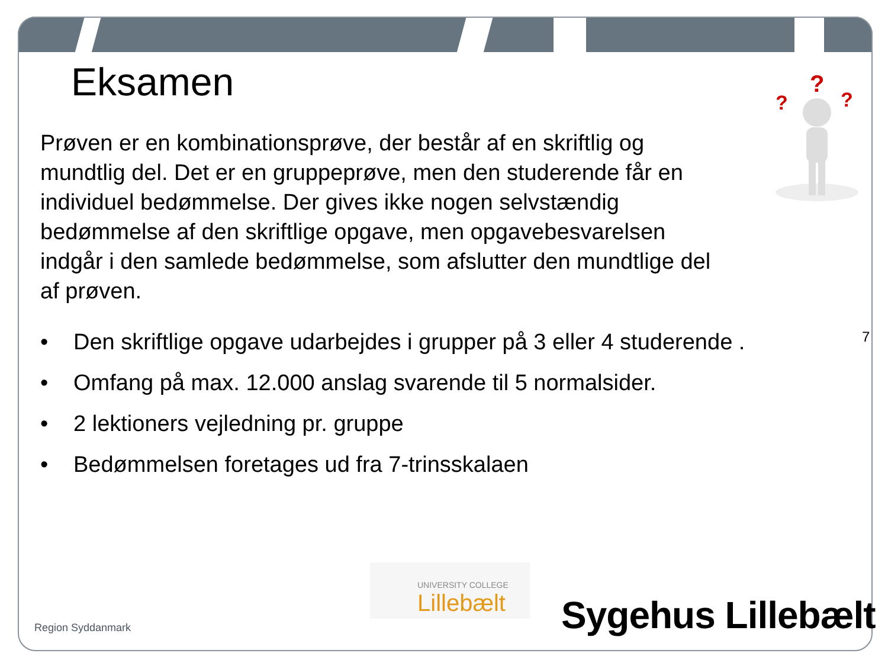?
?
?
Eksamen
Prøven er en kombinationsprøve, der består af en skriftlig og mundtlig del. Det er en gruppeprøve, men den studerende får en individuel bedømmelse. Der gives ikke nogen selvstændig bedømmelse af den skriftlige opgave, men opgavebesvarelsen indgår i den samlede bedømmelse, som afslutter den mundtlige del af prøven.
• Den skriftlige opgave udarbejdes i grupper på 3 eller 4 studerende .
• Omfang på max. 12.000 anslag svarende til 5 normalsider.
• 2 lektioners vejledning pr. gruppe
• Bedømmelsen foretages ud fra 7-trinsskalaen
7
Region Syddanmark
UNIVERSITY COLLEGE
Lillebælt
Sygehus Lillebælt